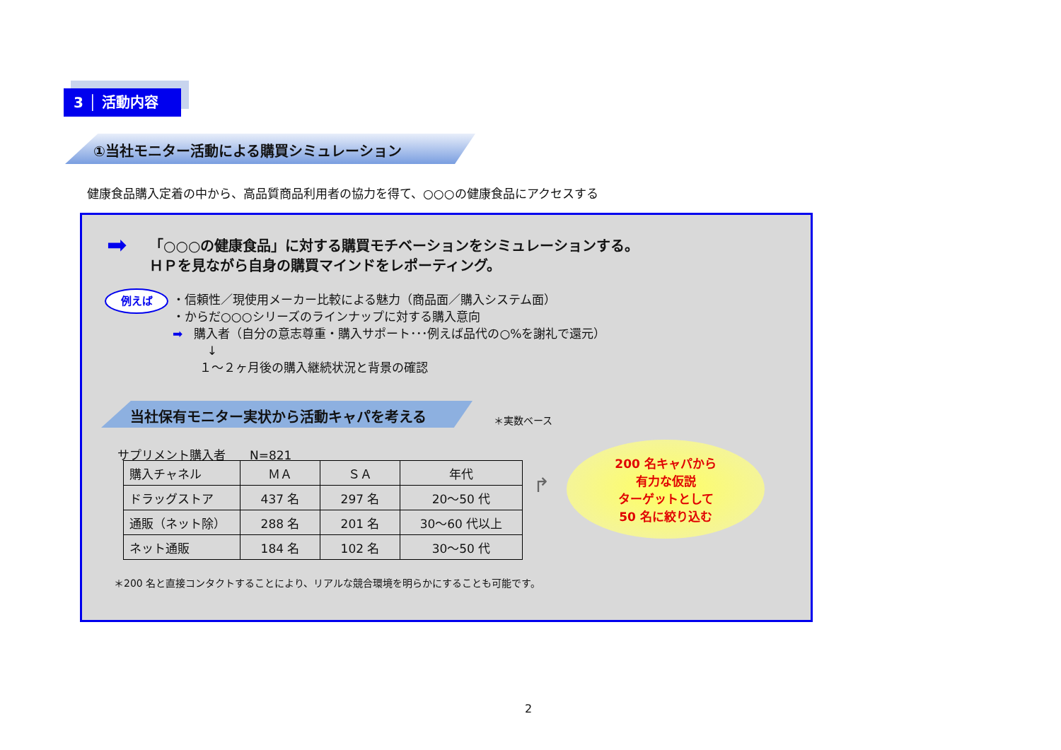3 │ 活動内容
①当社モニター活動による購買シミュレーション
健康食品購入定着の中から、高品質商品利用者の協力を得て、○○○の健康食品にアクセスする
➡
「○○○の健康食品」に対する購買モチベーションをシミュレーションする。
ＨＰを見ながら自身の購買マインドをレポーティング。
例えば
・信頼性／現使用メーカー比較による魅力（商品面／購入システム面）
・からだ○○○シリーズのラインナップに対する購入意向
➡ 購入者（自分の意志尊重・購入サポート･･･例えば品代の○%を謝礼で還元）
↓
１～２ヶ月後の購入継続状況と背景の確認
当社保有モニター実状から活動キャパを考える
＊実数ベース
サプリメント購入者　　N=821
| 購入チャネル | ＭＡ | ＳＡ | 年代 |
| ドラッグストア | 437 名 | 297 名 | 20～50 代 |
| 通販（ネット除） | 288 名 | 201 名 | 30～60 代以上 |
| ネット通販 | 184 名 | 102 名 | 30～50 代 |
↱
200 名キャパから
有力な仮説
ターゲットとして
50 名に絞り込む
＊200 名と直接コンタクトすることにより、リアルな競合環境を明らかにすることも可能です。
2